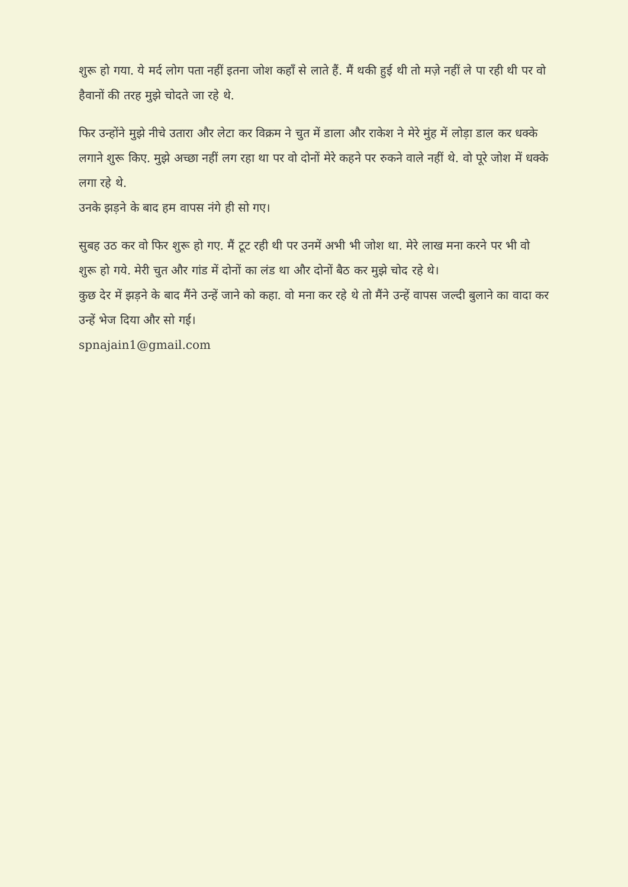शुरू हो गया. ये मर्द लोग पता नहीं इतना जोश कहाँ से लाते हैं. मैं थकी हुई थी तो मज़े नहीं ले पा रही थी पर वो हैवानों की तरह मुझे चोदते जा रहे थे.
फिर उन्होंने मुझे नीचे उतारा और लेटा कर विक्रम ने चुत में डाला और राकेश ने मेरे मुंह में लोड़ा डाल कर धक्के लगाने शुरू किए. मुझे अच्छा नहीं लग रहा था पर वो दोनों मेरे कहने पर रुकने वाले नहीं थे. वो पूरे जोश में धक्के लगा रहे थे.
उनके झड़ने के बाद हम वापस नंगे ही सो गए।
सुबह उठ कर वो फिर शुरू हो गए. मैं टूट रही थी पर उनमें अभी भी जोश था. मेरे लाख मना करने पर भी वो शुरू हो गये. मेरी चुत और गांड में दोनों का लंड था और दोनों बैठ कर मुझे चोद रहे थे।
कुछ देर में झड़ने के बाद मैंने उन्हें जाने को कहा. वो मना कर रहे थे तो मैंने उन्हें वापस जल्दी बुलाने का वादा कर उन्हें भेज दिया और सो गई।
spnajain1@gmail.com